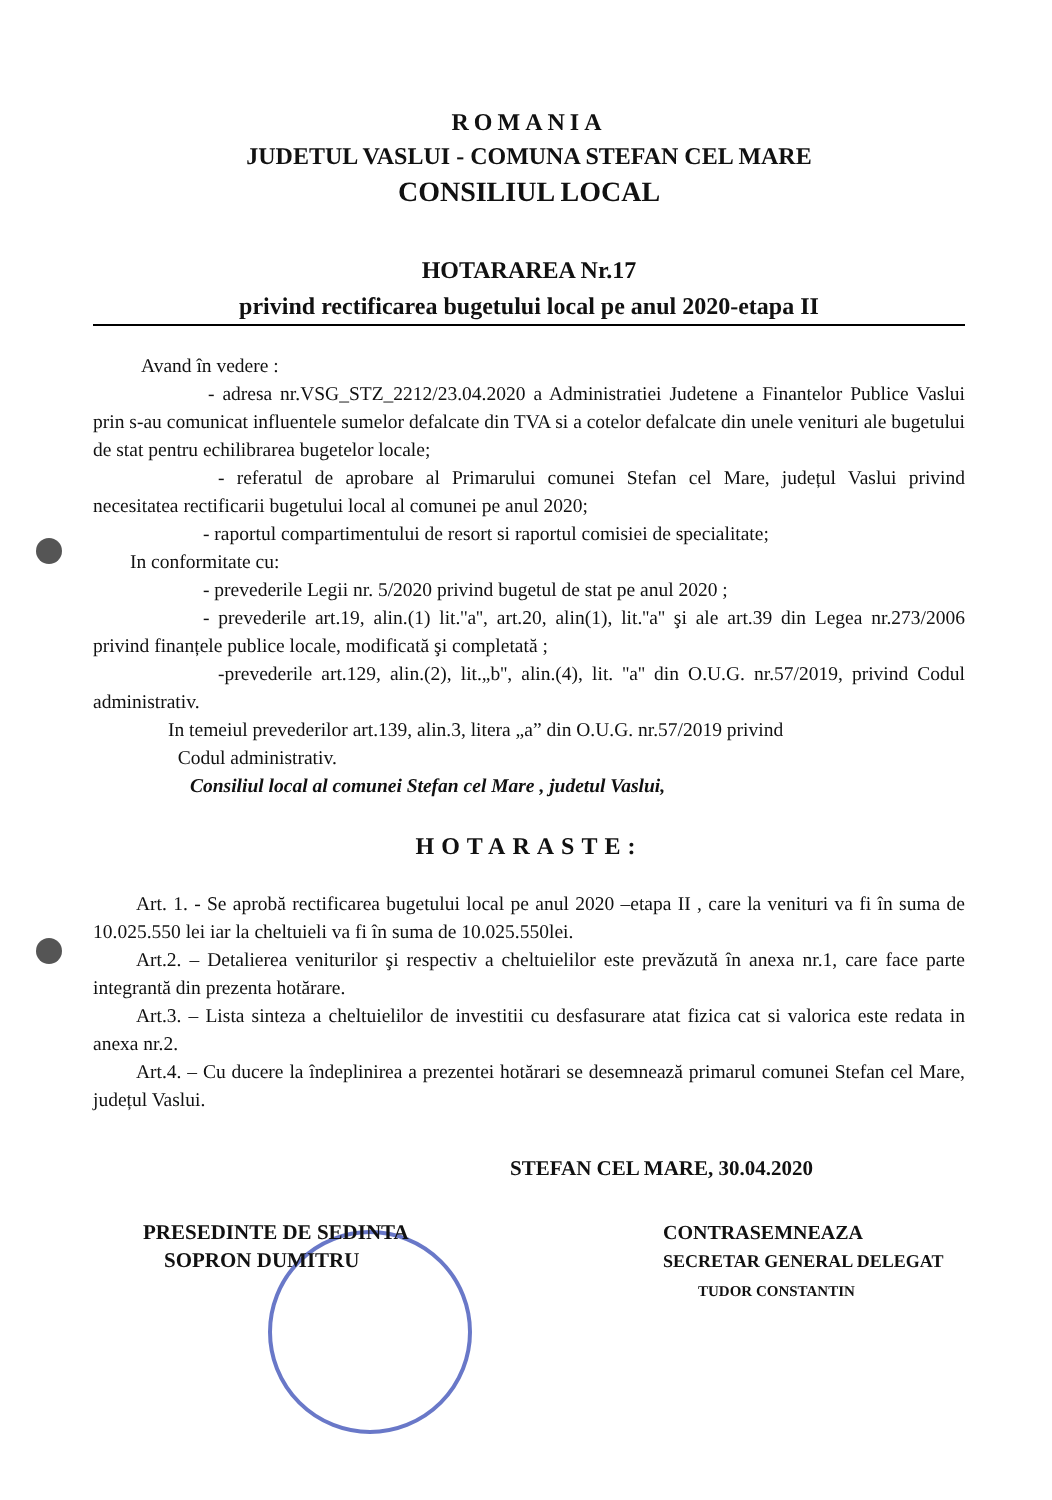ROMANIA
JUDETUL VASLUI - COMUNA STEFAN CEL MARE
CONSILIUL LOCAL
HOTARAREA Nr.17
privind rectificarea bugetului local pe anul 2020-etapa II
Avand în vedere :
- adresa nr.VSG_STZ_2212/23.04.2020 a Administratiei Judetene a Finantelor Publice Vaslui prin s-au comunicat influentele sumelor defalcate din TVA si a cotelor defalcate din unele venituri ale bugetului de stat pentru echilibrarea bugetelor locale;
- referatul de aprobare al Primarului comunei Stefan cel Mare, județul Vaslui privind necesitatea rectificarii bugetului local al comunei pe anul 2020;
- raportul compartimentului de resort si raportul comisiei de specialitate;
In conformitate cu:
- prevederile Legii nr. 5/2020 privind bugetul de stat pe anul 2020 ;
- prevederile art.19, alin.(1) lit.''a'', art.20, alin(1), lit.''a'' şi ale art.39 din Legea nr.273/2006 privind finanțele publice locale, modificată şi completată ;
-prevederile art.129, alin.(2), lit.„b'', alin.(4), lit. ''a'' din O.U.G. nr.57/2019, privind Codul administrativ.
In temeiul prevederilor art.139, alin.3, litera „a” din O.U.G. nr.57/2019 privind
Codul administrativ.
Consiliul local al comunei Stefan cel Mare , judetul Vaslui,
HOTARASTE:
Art. 1. - Se aprobă rectificarea bugetului local pe anul 2020 –etapa II , care la venituri va fi în suma de 10.025.550 lei iar la cheltuieli va fi în suma de 10.025.550lei.
Art.2. – Detalierea veniturilor şi respectiv a cheltuielilor este prevăzută în anexa nr.1, care face parte integrantă din prezenta hotărare.
Art.3. – Lista sinteza a cheltuielilor de investitii cu desfasurare atat fizica cat si valorica este redata in anexa nr.2.
Art.4. – Cu ducere la îndeplinirea a prezentei hotărari se desemnează primarul comunei Stefan cel Mare, județul Vaslui.
STEFAN CEL MARE, 30.04.2020
PRESEDINTE DE SEDINTA
SOPRON DUMITRU
CONTRASEMNEAZA
SECRETAR GENERAL DELEGAT
TUDOR CONSTANTIN